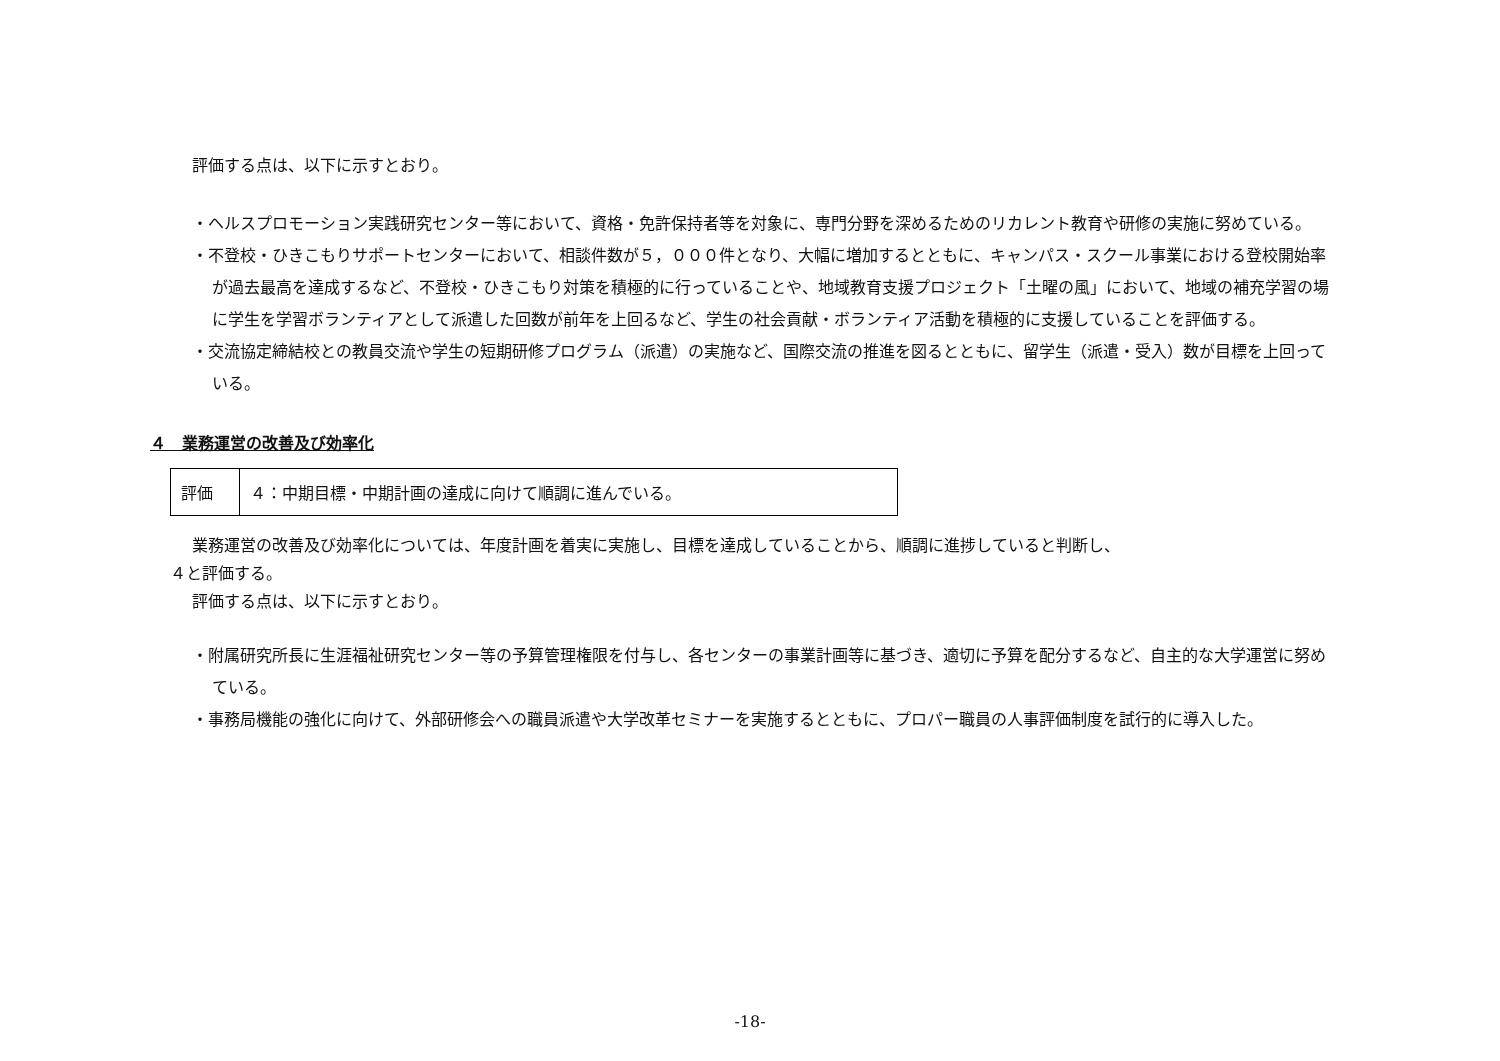評価する点は、以下に示すとおり。
・ヘルスプロモーション実践研究センター等において、資格・免許保持者等を対象に、専門分野を深めるためのリカレント教育や研修の実施に努めている。
・不登校・ひきこもりサポートセンターにおいて、相談件数が５，０００件となり、大幅に増加するとともに、キャンパス・スクール事業における登校開始率が過去最高を達成するなど、不登校・ひきこもり対策を積極的に行っていることや、地域教育支援プロジェクト「土曜の風」において、地域の補充学習の場に学生を学習ボランティアとして派遣した回数が前年を上回るなど、学生の社会貢献・ボランティア活動を積極的に支援していることを評価する。
・交流協定締結校との教員交流や学生の短期研修プログラム（派遣）の実施など、国際交流の推進を図るとともに、留学生（派遣・受入）数が目標を上回っている。
４　業務運営の改善及び効率化
| 評価 | ４：中期目標・中期計画の達成に向けて順調に進んでいる。 |
業務運営の改善及び効率化については、年度計画を着実に実施し、目標を達成していることから、順調に進捗していると判断し、
４と評価する。
評価する点は、以下に示すとおり。
・附属研究所長に生涯福祉研究センター等の予算管理権限を付与し、各センターの事業計画等に基づき、適切に予算を配分するなど、自主的な大学運営に努めている。
・事務局機能の強化に向けて、外部研修会への職員派遣や大学改革セミナーを実施するとともに、プロパー職員の人事評価制度を試行的に導入した。
-18-